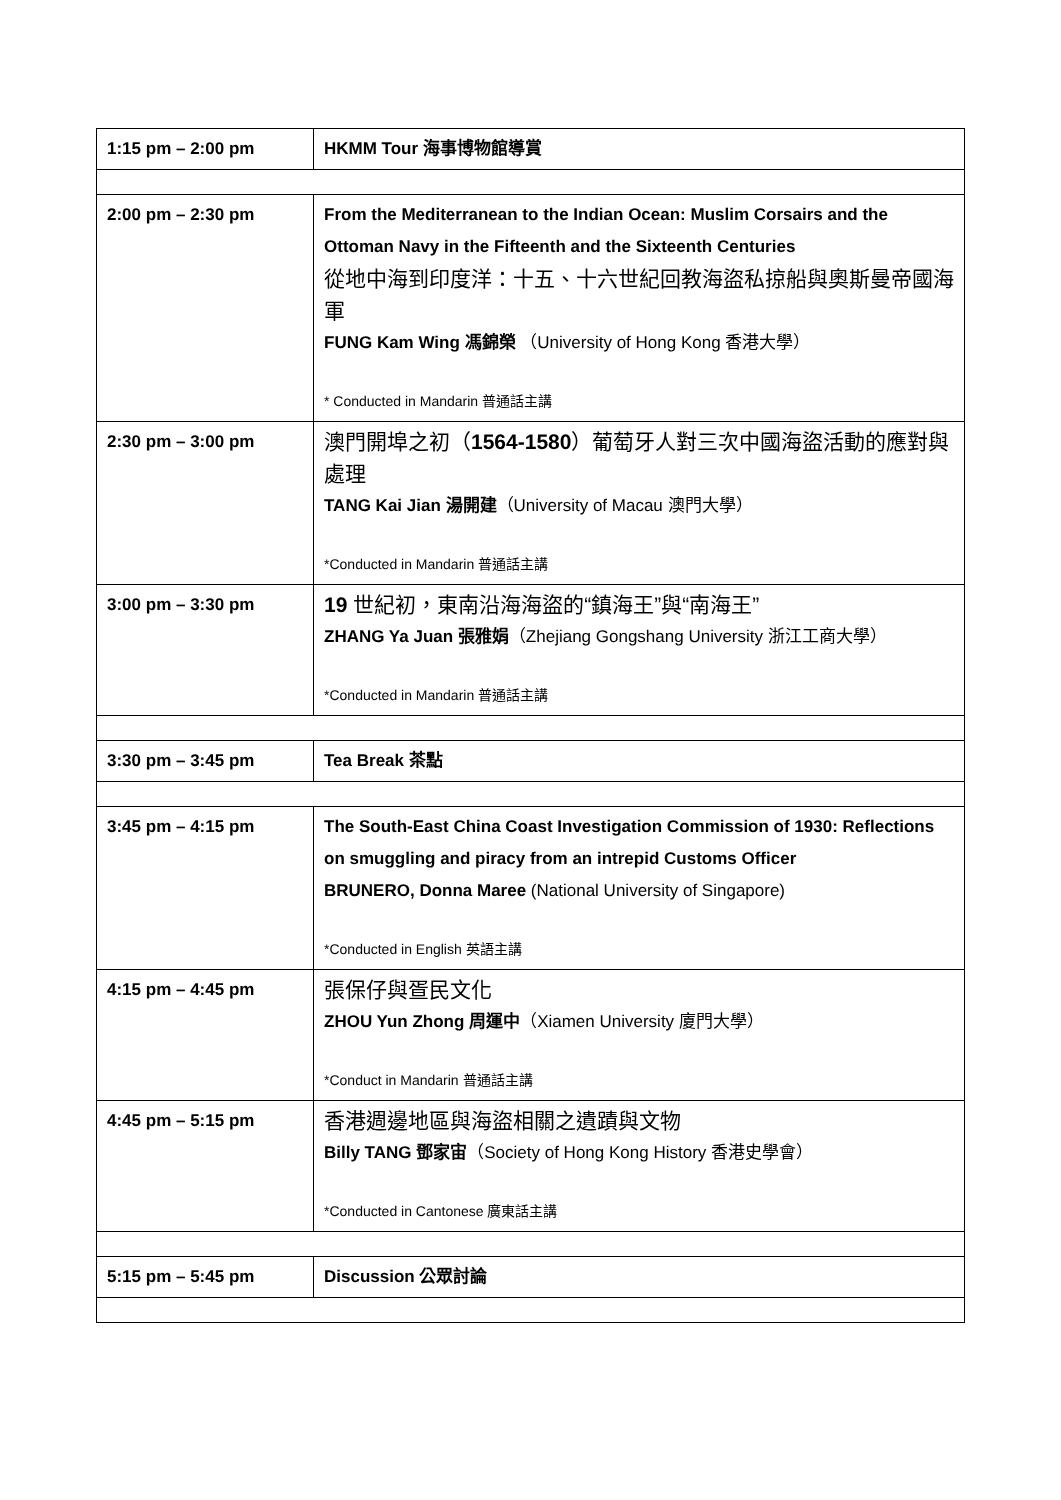| 1:15 pm – 2:00 pm | HKMM Tour 海事博物館導賞 |
| 2:00 pm – 2:30 pm | From the Mediterranean to the Indian Ocean: Muslim Corsairs and the Ottoman Navy in the Fifteenth and the Sixteenth Centuries 從地中海到印度洋：十五、十六世紀回教海盜私掠船與奧斯曼帝國海軍 FUNG Kam Wing 馮錦榮 （University of Hong Kong 香港大學） * Conducted in Mandarin 普通話主講 |
| 2:30 pm – 3:00 pm | 澳門開埠之初（ 1564-1580 ）葡萄牙人對三次中國海盜活動的應對與處理 TANG Kai Jian 湯開建 （University of Macau 澳門大學） *Conducted in Mandarin 普通話主講 |
| 3:00 pm – 3:30 pm | 19 世紀初，東南沿海海盜的“鎮海王”與“南海王” ZHANG Ya Juan 張雅娟 （Zhejiang Gongshang University 浙江工商大學） *Conducted in Mandarin 普通話主講 |
| 3:30 pm – 3:45 pm | Tea Break 茶點 |
| 3:45 pm – 4:15 pm | The South-East China Coast Investigation Commission of 1930: Reflections on smuggling and piracy from an intrepid Customs Officer BRUNERO, Donna Maree (National University of Singapore) *Conducted in English 英語主講 |
| 4:15 pm – 4:45 pm | 張保仔與疍民文化 ZHOU Yun Zhong 周運中 （Xiamen University 廈門大學） *Conduct in Mandarin 普通話主講 |
| 4:45 pm – 5:15 pm | 香港週邊地區與海盜相關之遺蹟與文物 Billy TANG 鄧家宙 （Society of Hong Kong History 香港史學會） *Conducted in Cantonese 廣東話主講 |
| 5:15 pm – 5:45 pm | Discussion 公眾討論 |